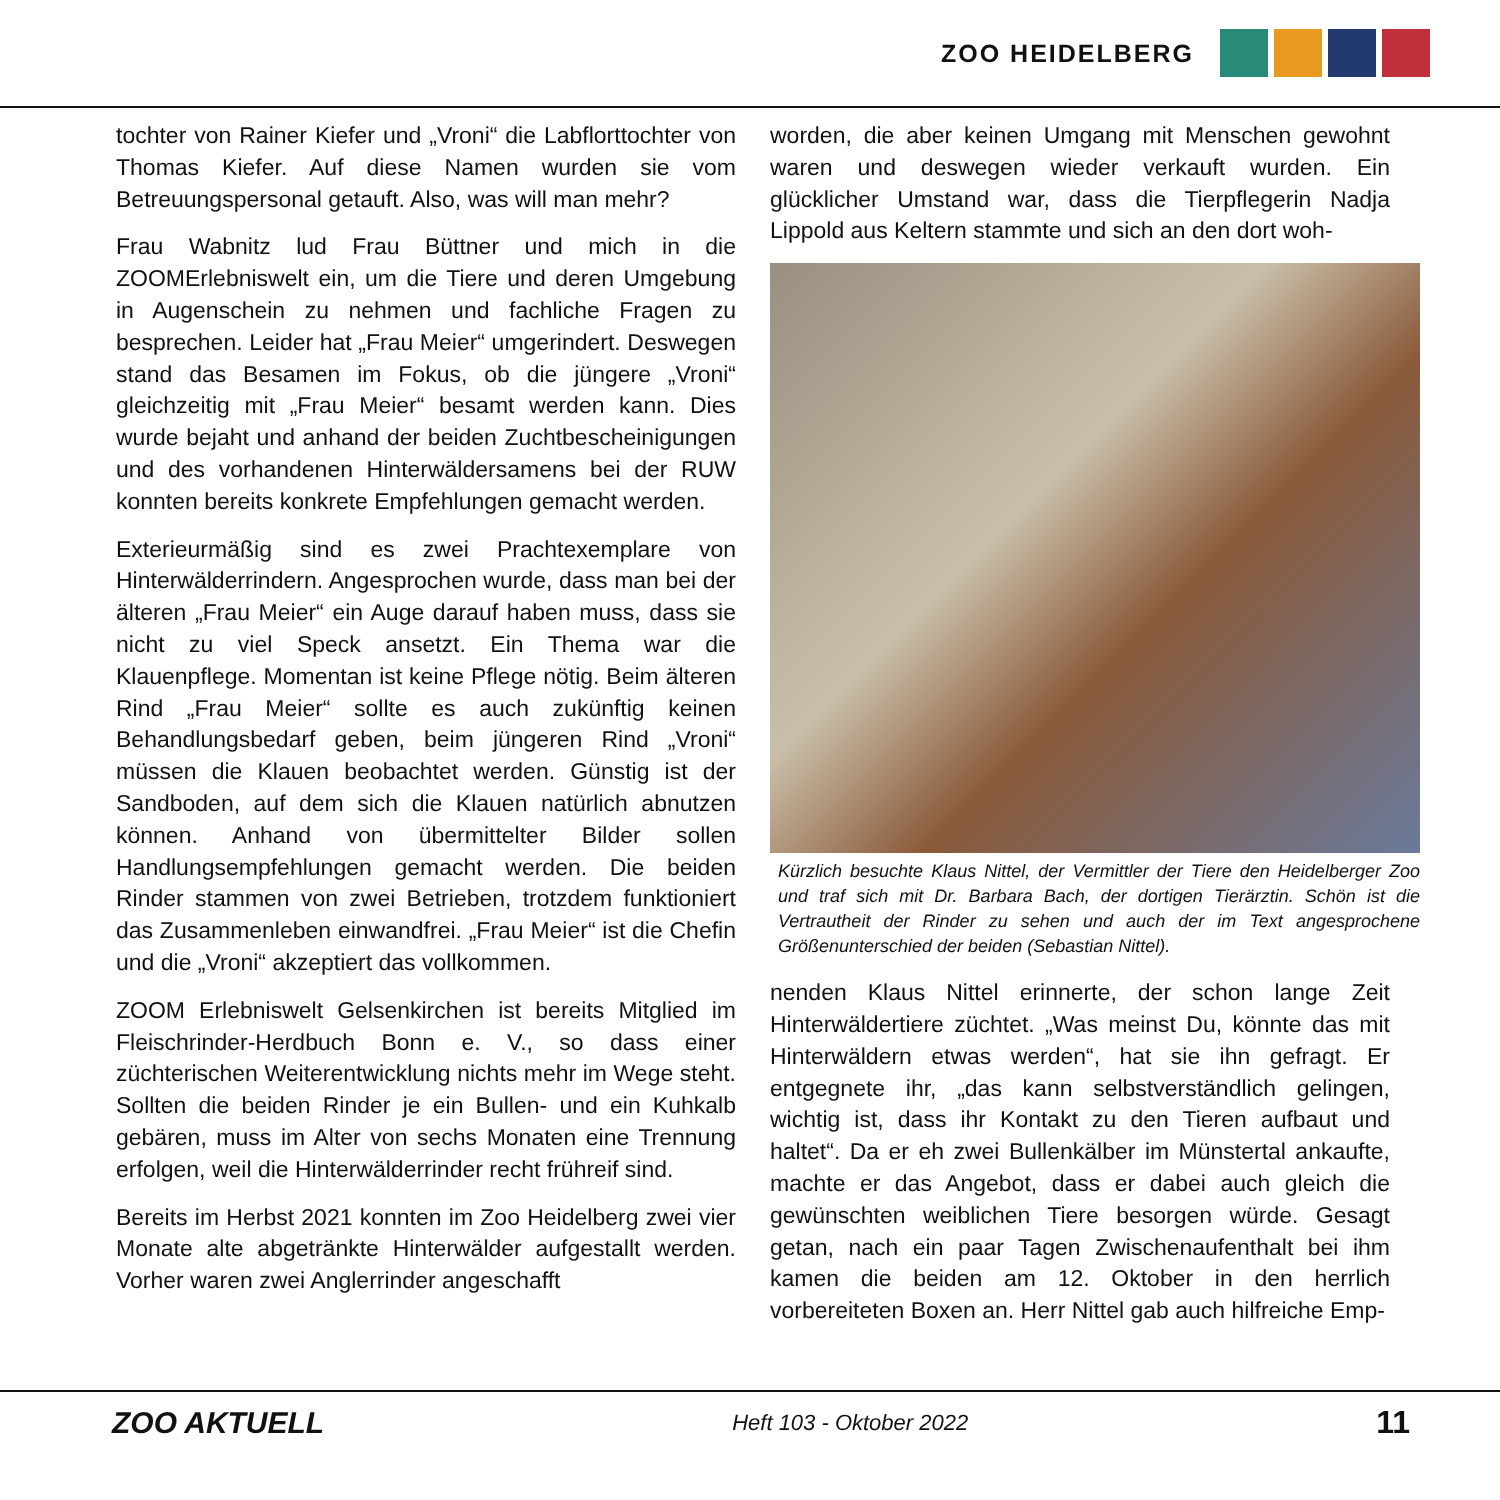ZOO HEIDELBERG
tochter von Rainer Kiefer und „Vroni“ die Labflorttochter von Thomas Kiefer. Auf diese Namen wurden sie vom Betreuungspersonal getauft. Also, was will man mehr?
Frau Wabnitz lud Frau Büttner und mich in die ZOOMErlebniswelt ein, um die Tiere und deren Umgebung in Augenschein zu nehmen und fachliche Fragen zu besprechen. Leider hat „Frau Meier“ umgerindert. Deswegen stand das Besamen im Fokus, ob die jüngere „Vroni“ gleichzeitig mit „Frau Meier“ besamt werden kann. Dies wurde bejaht und anhand der beiden Zuchtbescheinigungen und des vorhandenen Hinterwäldersamens bei der RUW konnten bereits konkrete Empfehlungen gemacht werden.
Exterieurmäßig sind es zwei Prachtexemplare von Hinterwälderrindern. Angesprochen wurde, dass man bei der älteren „Frau Meier“ ein Auge darauf haben muss, dass sie nicht zu viel Speck ansetzt. Ein Thema war die Klauenpflege. Momentan ist keine Pflege nötig. Beim älteren Rind „Frau Meier“ sollte es auch zukünftig keinen Behandlungsbedarf geben, beim jüngeren Rind „Vroni“ müssen die Klauen beobachtet werden. Günstig ist der Sandboden, auf dem sich die Klauen natürlich abnutzen können. Anhand von übermittelter Bilder sollen Handlungsempfehlungen gemacht werden. Die beiden Rinder stammen von zwei Betrieben, trotzdem funktioniert das Zusammenleben einwandfrei. „Frau Meier“ ist die Chefin und die „Vroni“ akzeptiert das vollkommen.
ZOOM Erlebniswelt Gelsenkirchen ist bereits Mitglied im Fleischrinder-Herdbuch Bonn e. V., so dass einer züchterischen Weiterentwicklung nichts mehr im Wege steht. Sollten die beiden Rinder je ein Bullen- und ein Kuhkalb gebären, muss im Alter von sechs Monaten eine Trennung erfolgen, weil die Hinterwälderrinder recht frühreif sind.
Bereits im Herbst 2021 konnten im Zoo Heidelberg zwei vier Monate alte abgetränkte Hinterwälder aufgestallt werden. Vorher waren zwei Anglerrinder angeschafft
worden, die aber keinen Umgang mit Menschen gewohnt waren und deswegen wieder verkauft wurden. Ein glücklicher Umstand war, dass die Tierpflegerin Nadja Lippold aus Keltern stammte und sich an den dort woh-
Kürzlich besuchte Klaus Nittel, der Vermittler der Tiere den Heidelberger Zoo und traf sich mit Dr. Barbara Bach, der dortigen Tierärztin. Schön ist die Vertrautheit der Rinder zu sehen und auch der im Text angesprochene Größenunterschied der beiden (Sebastian Nittel).
nenden Klaus Nittel erinnerte, der schon lange Zeit Hinterwäldertiere züchtet. „Was meinst Du, könnte das mit Hinterwäldern etwas werden“, hat sie ihn gefragt. Er entgegnete ihr, „das kann selbstverständlich gelingen, wichtig ist, dass ihr Kontakt zu den Tieren aufbaut und haltet“. Da er eh zwei Bullenkälber im Münstertal ankaufte, machte er das Angebot, dass er dabei auch gleich die gewünschten weiblichen Tiere besorgen würde. Gesagt getan, nach ein paar Tagen Zwischenaufenthalt bei ihm kamen die beiden am 12. Oktober in den herrlich vorbereiteten Boxen an. Herr Nittel gab auch hilfreiche Emp-
ZOO AKTUELL Heft 103 - Oktober 2022 11